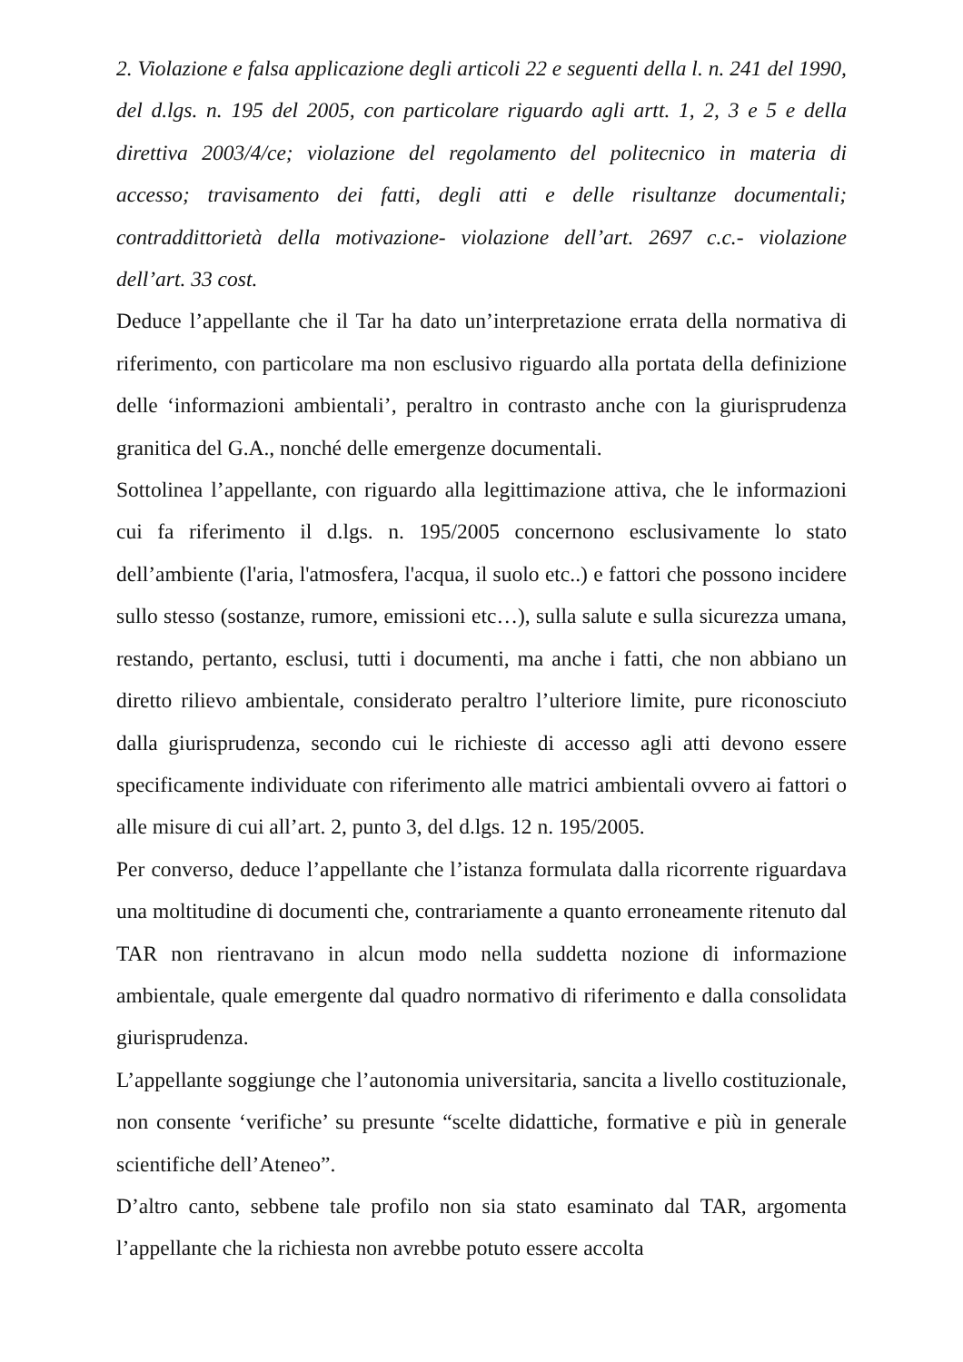2. Violazione e falsa applicazione degli articoli 22 e seguenti della l. n. 241 del 1990, del d.lgs. n. 195 del 2005, con particolare riguardo agli artt. 1, 2, 3 e 5 e della direttiva 2003/4/ce; violazione del regolamento del politecnico in materia di accesso; travisamento dei fatti, degli atti e delle risultanze documentali; contraddittorietà della motivazione- violazione dell’art. 2697 c.c.- violazione dell’art. 33 cost.
Deduce l’appellante che il Tar ha dato un’interpretazione errata della normativa di riferimento, con particolare ma non esclusivo riguardo alla portata della definizione delle ‘informazioni ambientali’, peraltro in contrasto anche con la giurisprudenza granitica del G.A., nonché delle emergenze documentali.
Sottolinea l’appellante, con riguardo alla legittimazione attiva, che le informazioni cui fa riferimento il d.lgs. n. 195/2005 concernono esclusivamente lo stato dell’ambiente (l'aria, l'atmosfera, l'acqua, il suolo etc..) e fattori che possono incidere sullo stesso (sostanze, rumore, emissioni etc…), sulla salute e sulla sicurezza umana, restando, pertanto, esclusi, tutti i documenti, ma anche i fatti, che non abbiano un diretto rilievo ambientale, considerato peraltro l’ulteriore limite, pure riconosciuto dalla giurisprudenza, secondo cui le richieste di accesso agli atti devono essere specificamente individuate con riferimento alle matrici ambientali ovvero ai fattori o alle misure di cui all’art. 2, punto 3, del d.lgs. 12 n. 195/2005.
Per converso, deduce l’appellante che l’istanza formulata dalla ricorrente riguardava una moltitudine di documenti che, contrariamente a quanto erroneamente ritenuto dal TAR non rientravano in alcun modo nella suddetta nozione di informazione ambientale, quale emergente dal quadro normativo di riferimento e dalla consolidata giurisprudenza.
L’appellante soggiunge che l’autonomia universitaria, sancita a livello costituzionale, non consente ‘verifiche’ su presunte “scelte didattiche, formative e più in generale scientifiche dell’Ateneo”.
D’altro canto, sebbene tale profilo non sia stato esaminato dal TAR, argomenta l’appellante che la richiesta non avrebbe potuto essere accolta